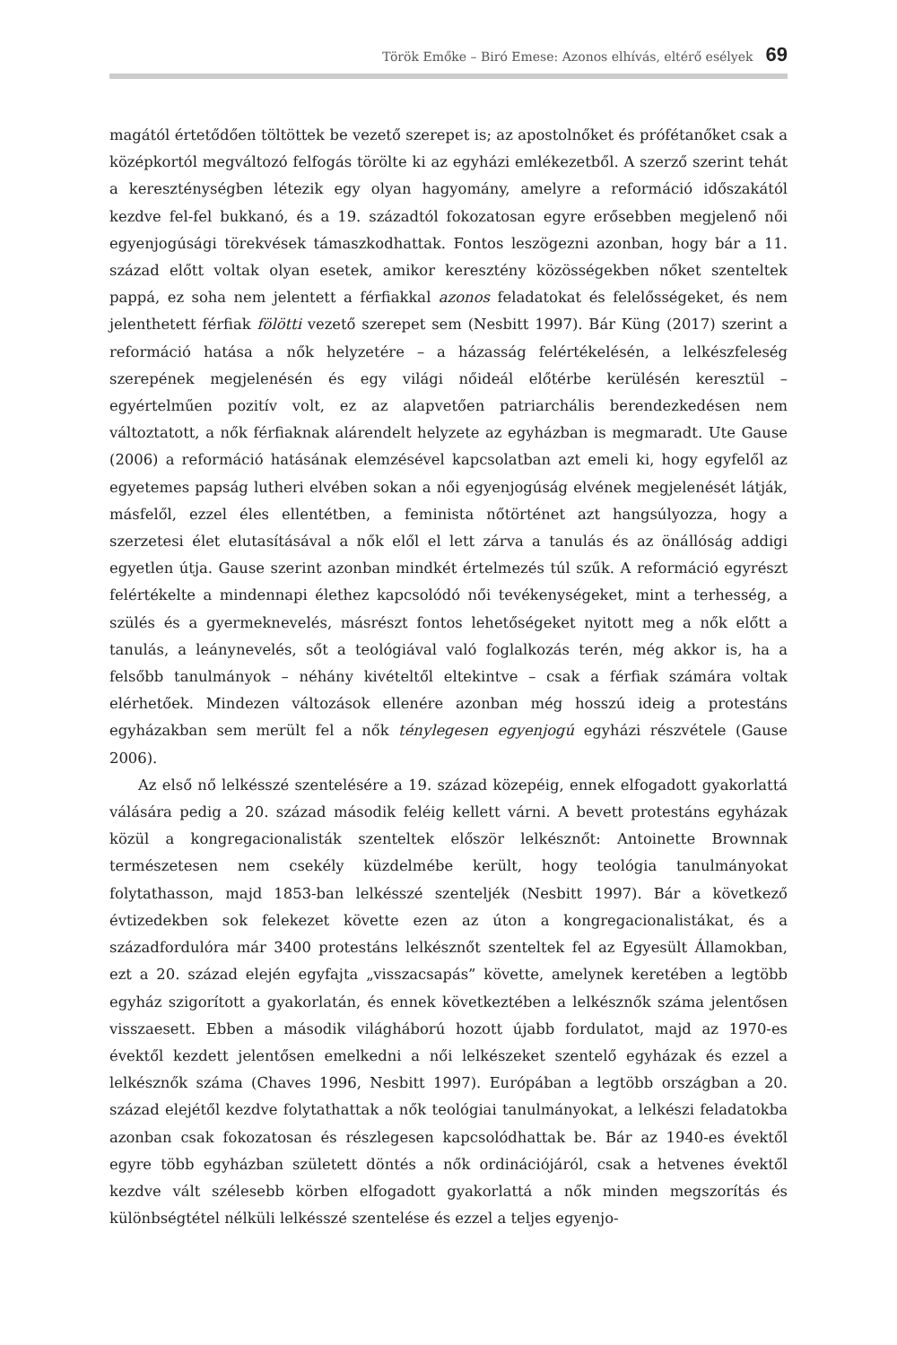Török Emőke – Biró Emese: Azonos elhívás, eltérő esélyek 69
magától értetődően töltöttek be vezető szerepet is; az apostolnőket és prófétanőket csak a középkortól megváltozó felfogás törölte ki az egyházi emlékezetből. A szerző szerint tehát a kereszténységben létezik egy olyan hagyomány, amelyre a reformáció időszakától kezdve fel-fel bukkanó, és a 19. századtól fokozatosan egyre erősebben megjelenő női egyenjogúsági törekvések támaszkodhattak. Fontos leszögezni azonban, hogy bár a 11. század előtt voltak olyan esetek, amikor keresztény közösségekben nőket szenteltek pappá, ez soha nem jelentett a férfiakkal azonos feladatokat és felelősségeket, és nem jelenthetett férfiak fölötti vezető szerepet sem (Nesbitt 1997). Bár Küng (2017) szerint a reformáció hatása a nők helyzetére – a házasság felértékelésén, a lelkészfeleség szerepének megjelenésén és egy világi nőideál előtérbe kerülésén keresztül – egyértelműen pozitív volt, ez az alapvetően patriarchális berendezkedésen nem változtatott, a nők férfiaknak alárendelt helyzete az egyházban is megmaradt. Ute Gause (2006) a reformáció hatásának elemzésével kapcsolatban azt emeli ki, hogy egyfelől az egyetemes papság lutheri elvében sokan a női egyenjogúság elvének megjelenését látják, másfelől, ezzel éles ellentétben, a feminista nőtörténet azt hangsúlyozza, hogy a szerzetesi élet elutasításával a nők elől el lett zárva a tanulás és az önállóság addigi egyetlen útja. Gause szerint azonban mindkét értelmezés túl szűk. A reformáció egyrészt felértékelte a mindennapi élethez kapcsolódó női tevékenységeket, mint a terhesség, a szülés és a gyermeknevelés, másrészt fontos lehetőségeket nyitott meg a nők előtt a tanulás, a leánynevelés, sőt a teológiával való foglalkozás terén, még akkor is, ha a felsőbb tanulmányok – néhány kivételtől eltekintve – csak a férfiak számára voltak elérhetőek. Mindezen változások ellenére azonban még hosszú ideig a protestáns egyházakban sem merült fel a nők ténylegesen egyenjogú egyházi részvétele (Gause 2006).
Az első nő lelkésszé szentelésére a 19. század közepéig, ennek elfogadott gyakorlattá válására pedig a 20. század második feléig kellett várni. A bevett protestáns egyházak közül a kongregacionalisták szenteltek először lelkésznőt: Antoinette Brownnak természetesen nem csekély küzdelmébe került, hogy teológia tanulmányokat folytathasson, majd 1853-ban lelkésszé szenteljék (Nesbitt 1997). Bár a következő évtizedekben sok felekezet követte ezen az úton a kongregacionalistákat, és a századfordulóra már 3400 protestáns lelkésznőt szenteltek fel az Egyesült Államokban, ezt a 20. század elején egyfajta „visszacsapás” követte, amelynek keretében a legtöbb egyház szigorított a gyakorlatán, és ennek következtében a lelkésznők száma jelentősen visszaesett. Ebben a második világháború hozott újabb fordulatot, majd az 1970-es évektől kezdett jelentősen emelkedni a női lelkészeket szentelő egyházak és ezzel a lelkésznők száma (Chaves 1996, Nesbitt 1997). Európában a legtöbb országban a 20. század elejétől kezdve folytathattak a nők teológiai tanulmányokat, a lelkészi feladatokba azonban csak fokozatosan és részlegesen kapcsolódhattak be. Bár az 1940-es évektől egyre több egyházban született döntés a nők ordinációjáról, csak a hetvenes évektől kezdve vált szélesebb körben elfogadott gyakorlattá a nők minden megszorítás és különbségtétel nélküli lelkésszé szentelése és ezzel a teljes egyenjo-